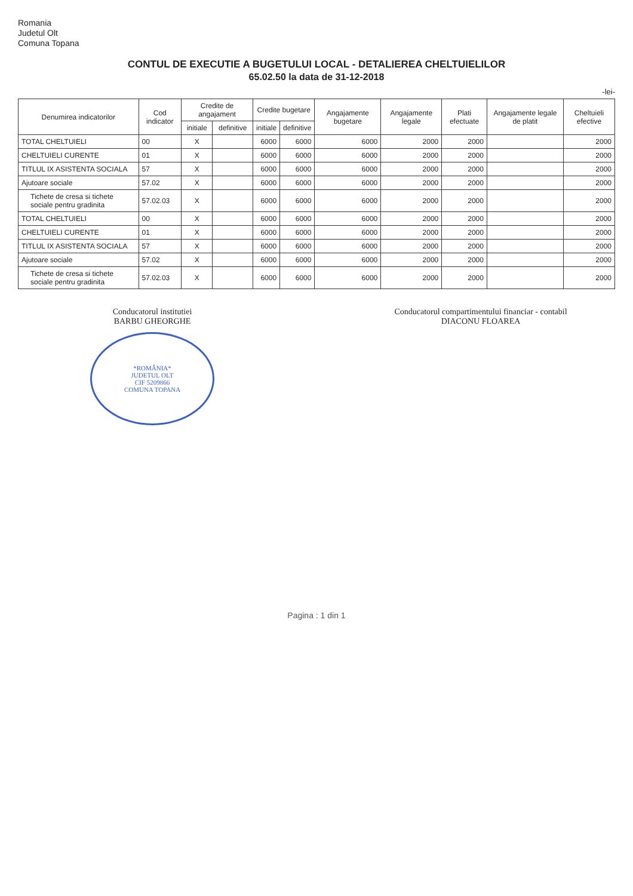Romania
Judetul Olt
Comuna Topana
CONTUL DE EXECUTIE A BUGETULUI LOCAL - DETALIEREA CHELTUIELILOR
65.02.50 la data de 31-12-2018
-lei-
| Denumirea indicatorilor | Cod indicator | Credite de angajament | | Credite bugetare | | Angajamente bugetare | Angajamente legale | Plati efectuate | Angajamente legale de platit | Cheltuieli efective |
| --- | --- | --- | --- | --- | --- | --- | --- | --- | --- | --- |
| | | initiale | definitive | initiale | definitive | | | | | |
| TOTAL CHELTUIELI | 00 | X | | 6000 | 6000 | 6000 | 2000 | 2000 | | 2000 |
| CHELTUIELI CURENTE | 01 | X | | 6000 | 6000 | 6000 | 2000 | 2000 | | 2000 |
| TITLUL IX ASISTENTA SOCIALA | 57 | X | | 6000 | 6000 | 6000 | 2000 | 2000 | | 2000 |
| Ajutoare sociale | 57.02 | X | | 6000 | 6000 | 6000 | 2000 | 2000 | | 2000 |
| Tichete de cresa si tichete sociale pentru gradinita | 57.02.03 | X | | 6000 | 6000 | 6000 | 2000 | 2000 | | 2000 |
| TOTAL CHELTUIELI | 00 | X | | 6000 | 6000 | 6000 | 2000 | 2000 | | 2000 |
| CHELTUIELI CURENTE | 01 | X | | 6000 | 6000 | 6000 | 2000 | 2000 | | 2000 |
| TITLUL IX ASISTENTA SOCIALA | 57 | X | | 6000 | 6000 | 6000 | 2000 | 2000 | | 2000 |
| Ajutoare sociale | 57.02 | X | | 6000 | 6000 | 6000 | 2000 | 2000 | | 2000 |
| Tichete de cresa si tichete sociale pentru gradinita | 57.02.03 | X | | 6000 | 6000 | 6000 | 2000 | 2000 | | 2000 |
Conducatorul institutiei
BARBU GHEORGHE
*ROMÂNIA*
JUDETUL OLT
CIF 5209866
COMUNA TOPANA
Conducatorul compartimentului financiar - contabil
DIACONU FLOAREA
Pagina : 1 din 1